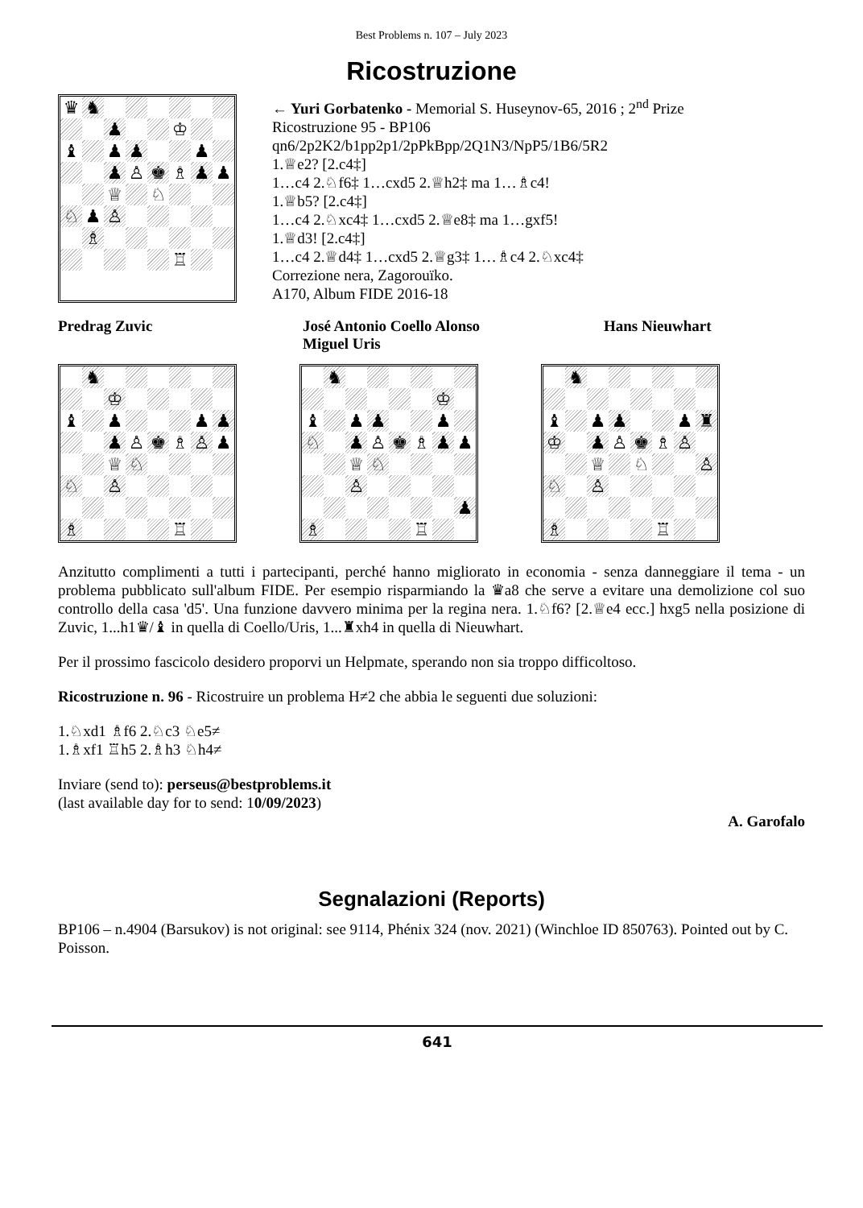Best Problems n. 107 – July 2023
Ricostruzione
♛
♞
♟
♔
♝
♟
♟
♟
♟
♙
♚
♗
♟
♟
♕
♘
♘
♟
♙
♗
♖
← Yuri Gorbatenko - Memorial S. Huseynov-65, 2016 ; 2<sup>nd</sup> Prize
Ricostruzione 95 - BP106
qn6/2p2K2/b1pp2p1/2pPkBpp/2Q1N3/NpP5/1B6/5R2
1.♕e2? [2.c4‡]
1…c4 2.♘f6‡ 1…cxd5 2.♕h2‡ ma 1…♗c4!
1.♕b5? [2.c4‡]
1…c4 2.♘xc4‡ 1…cxd5 2.♕e8‡ ma 1…gxf5!
1.♕d3! [2.c4‡]
1…c4 2.♕d4‡ 1…cxd5 2.♕g3‡ 1…♗c4 2.♘xc4‡
Correzione nera, Zagorouïko.
A170, Album FIDE 2016-18
Predrag Zuvic José Antonio Coello Alonso
Miguel Uris
Hans Nieuwhart
♞
♔
♝
♟
♟
♟
♟
♙
♚
♗
♙
♟
♕
♘
♘
♙
♗
♖
♞
♔
♝
♟
♟
♟
♘
♟
♙
♚
♗
♟
♟
♕
♘
♙
♟
♗
♖
♞
♝
♟
♟
♟
♜
♔
♟
♙
♚
♗
♙
♕
♘
♙
♘
♙
♗
♖
Anzitutto complimenti a tutti i partecipanti, perché hanno migliorato in economia - senza danneggiare il tema - un problema pubblicato sull'album FIDE. Per esempio risparmiando la ♛a8 che serve a evitare una demolizione col suo controllo della casa 'd5'. Una funzione davvero minima per la regina nera. 1.♘f6? [2.♕e4 ecc.] hxg5 nella posizione di Zuvic, 1...h1♛/♝ in quella di Coello/Uris, 1...♜xh4 in quella di Nieuwhart.
Per il prossimo fascicolo desidero proporvi un Helpmate, sperando non sia troppo difficoltoso.
Ricostruzione n. 96 - Ricostruire un problema H≠2 che abbia le seguenti due soluzioni:
1.♘xd1 ♗f6 2.♘c3 ♘e5≠
1.♗xf1 ♖h5 2.♗h3 ♘h4≠
Inviare (send to): perseus@bestproblems.it
(last available day for to send: 10/09/2023)
A. Garofalo
Segnalazioni (Reports)
BP106 – n.4904 (Barsukov) is not original: see 9114, Phénix 324 (nov. 2021) (Winchloe ID 850763). Pointed out by C. Poisson.
641